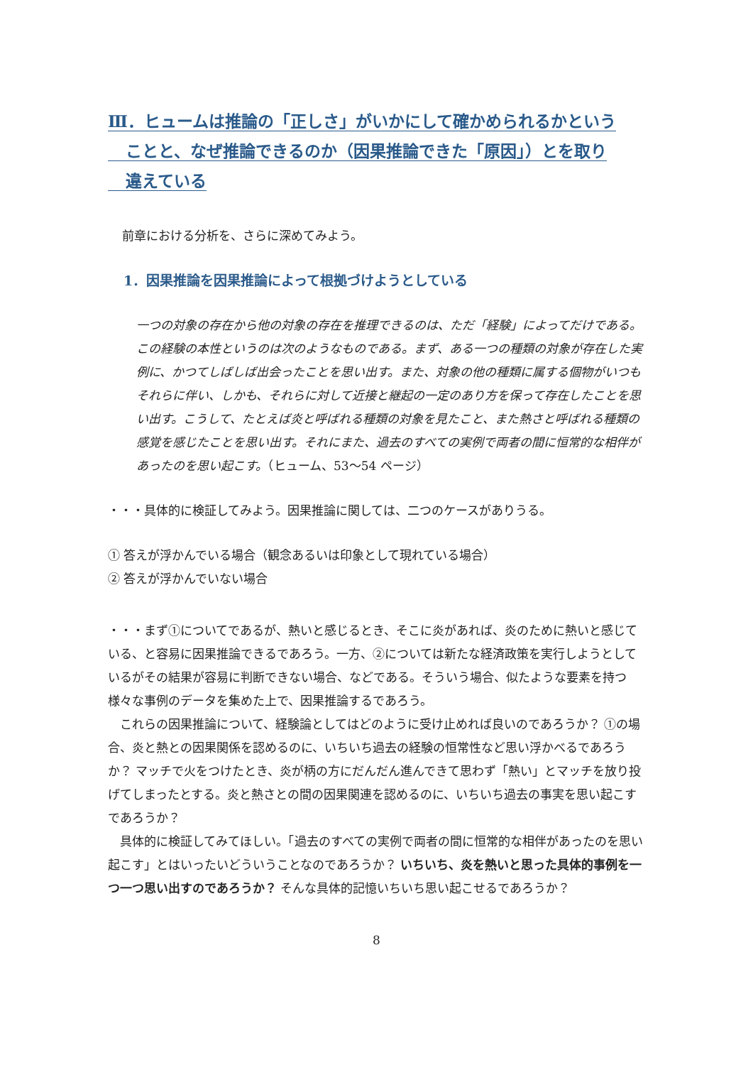Ⅲ．ヒュームは推論の「正しさ」がいかにして確かめられるかという
ことと、なぜ推論できるのか（因果推論できた「原因」）とを取り
違えている
前章における分析を、さらに深めてみよう。
1．因果推論を因果推論によって根拠づけようとしている
一つの対象の存在から他の対象の存在を推理できるのは、ただ「経験」によってだけである。この経験の本性というのは次のようなものである。まず、ある一つの種類の対象が存在した実例に、かつてしばしば出会ったことを思い出す。また、対象の他の種類に属する個物がいつもそれらに伴い、しかも、それらに対して近接と継起の一定のあり方を保って存在したことを思い出す。こうして、たとえば炎と呼ばれる種類の対象を見たこと、また熱さと呼ばれる種類の感覚を感じたことを思い出す。それにまた、過去のすべての実例で両者の間に恒常的な相伴があったのを思い起こす。（ヒューム、53～54 ページ）
・・・具体的に検証してみよう。因果推論に関しては、二つのケースがありうる。
① 答えが浮かんでいる場合（観念あるいは印象として現れている場合）
② 答えが浮かんでいない場合
・・・まず①についてであるが、熱いと感じるとき、そこに炎があれば、炎のために熱いと感じている、と容易に因果推論できるであろう。一方、②については新たな経済政策を実行しようとしているがその結果が容易に判断できない場合、などである。そういう場合、似たような要素を持つ様々な事例のデータを集めた上で、因果推論するであろう。
　これらの因果推論について、経験論としてはどのように受け止めれば良いのであろうか？ ①の場合、炎と熱との因果関係を認めるのに、いちいち過去の経験の恒常性など思い浮かべるであろうか？ マッチで火をつけたとき、炎が柄の方にだんだん進んできて思わず「熱い」とマッチを放り投げてしまったとする。炎と熱さとの間の因果関連を認めるのに、いちいち過去の事実を思い起こすであろうか？
　具体的に検証してみてほしい。「過去のすべての実例で両者の間に恒常的な相伴があったのを思い起こす」とはいったいどういうことなのであろうか？ いちいち、炎を熱いと思った具体的事例を一つ一つ思い出すのであろうか？ そんな具体的記憶いちいち思い起こせるであろうか？
8